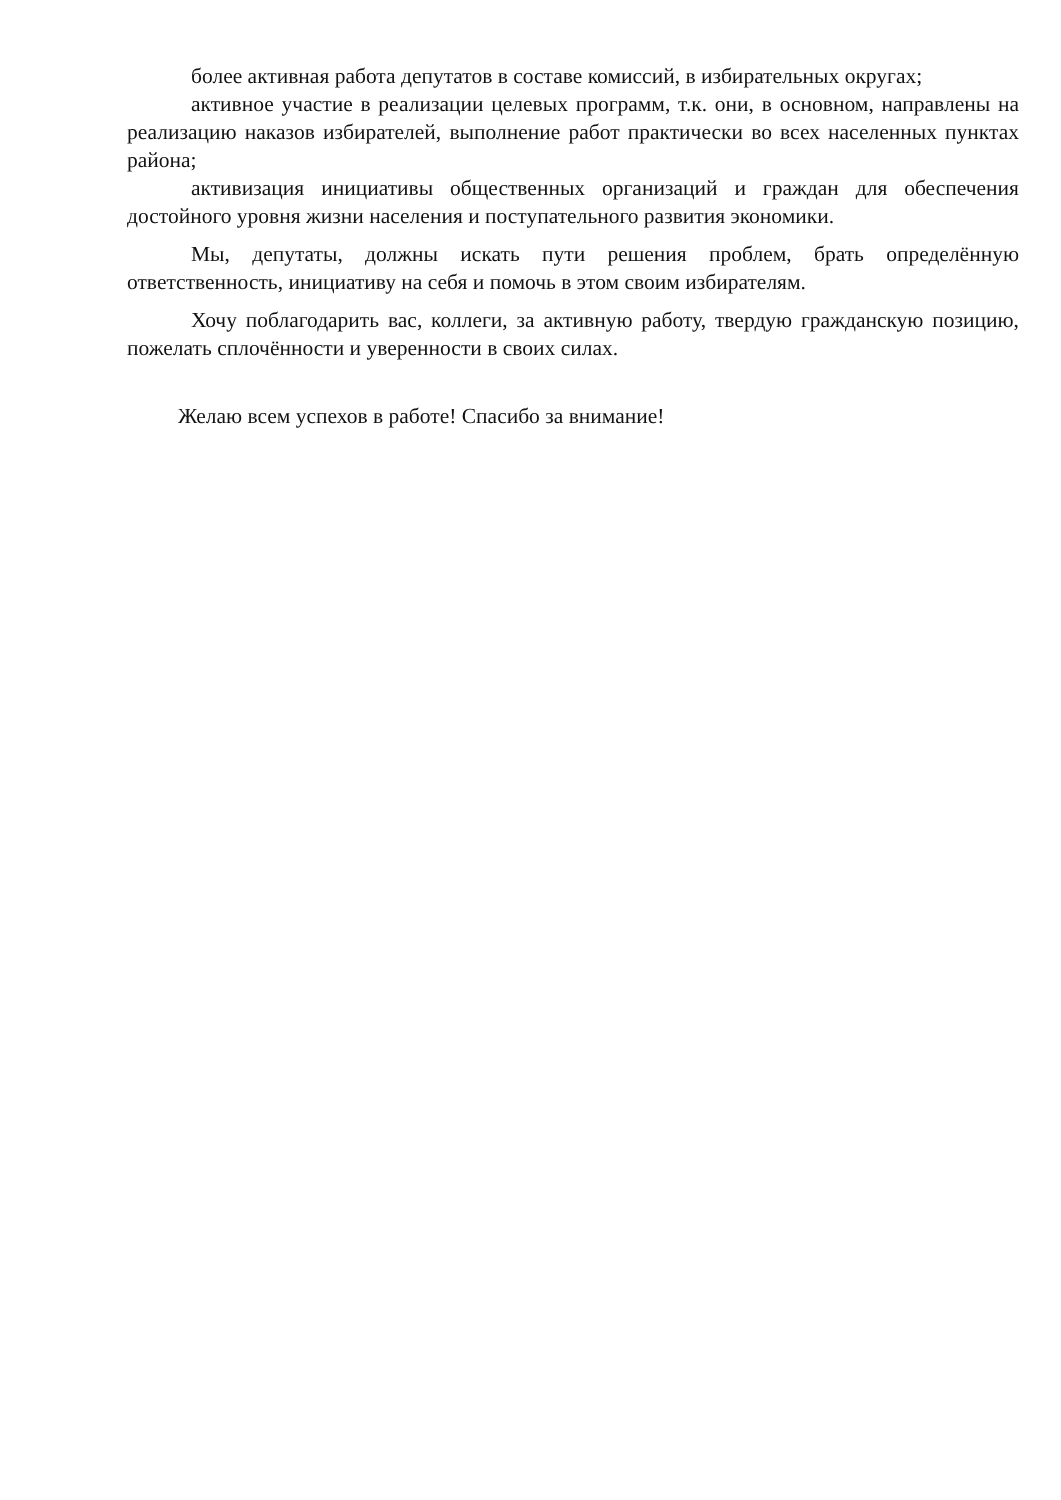более активная работа депутатов в составе комиссий, в избирательных округах;
активное участие в реализации целевых программ, т.к. они, в основном, направлены на реализацию наказов избирателей, выполнение работ практически во всех населенных пунктах района;
активизация инициативы общественных организаций и граждан для обеспечения достойного уровня жизни населения и поступательного развития экономики.
Мы, депутаты, должны искать пути решения проблем, брать определённую ответственность, инициативу на себя и помочь в этом своим избирателям.
Хочу поблагодарить вас, коллеги, за активную работу, твердую гражданскую позицию, пожелать сплочённости и уверенности в своих силах.
Желаю всем успехов в работе! Спасибо за внимание!